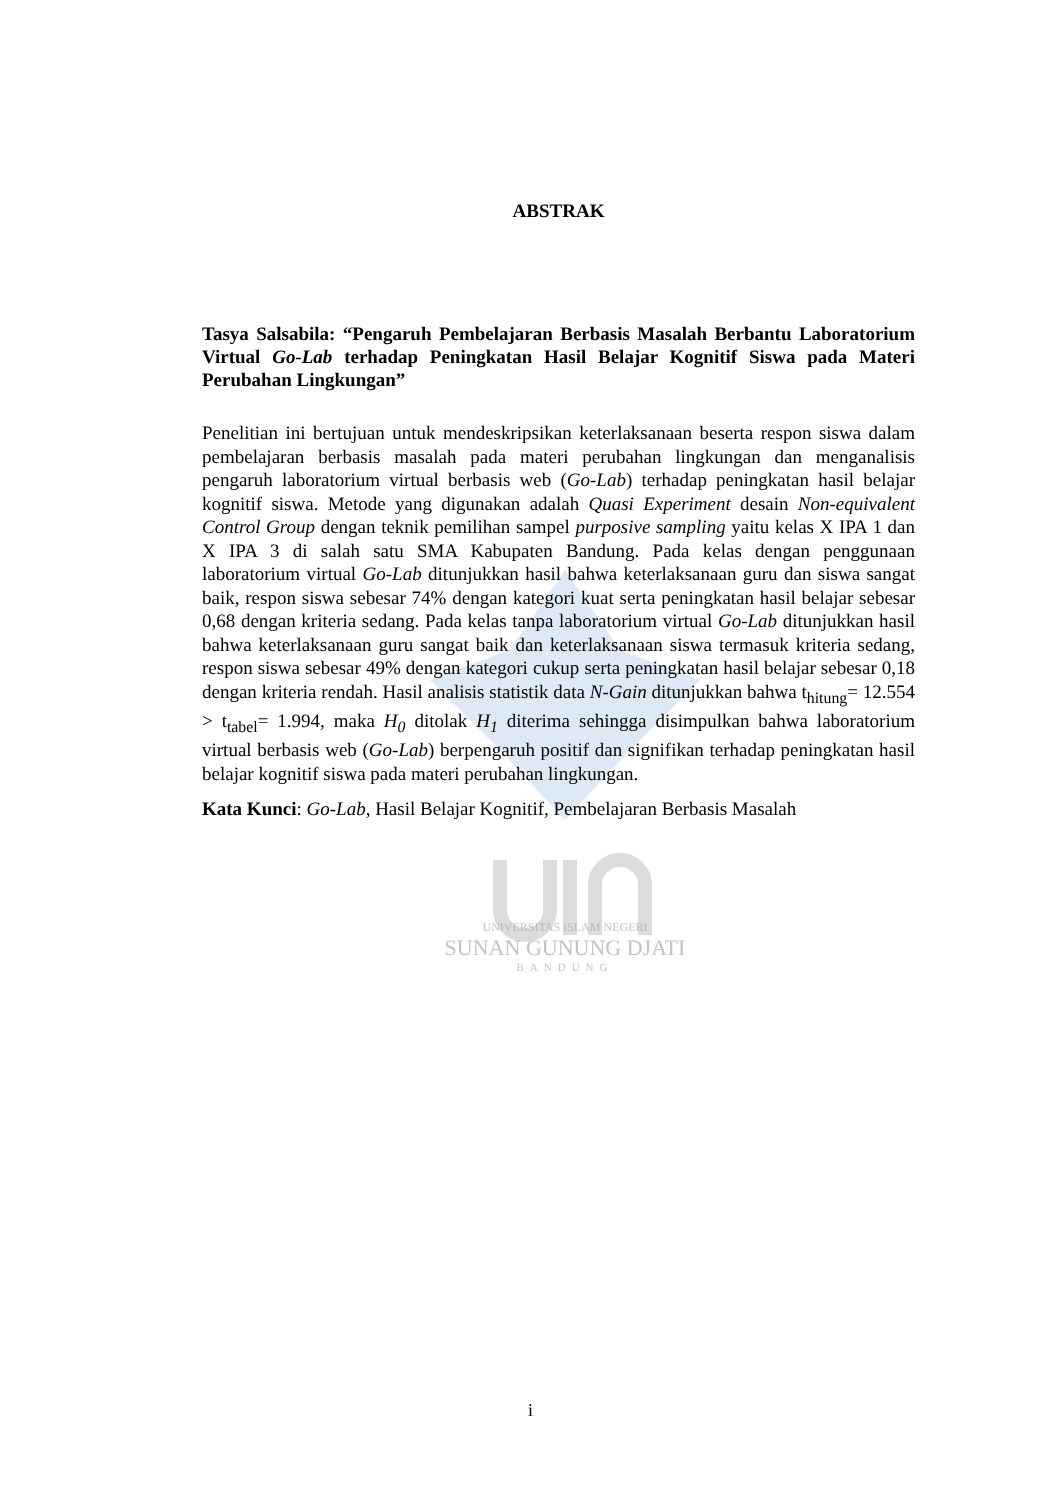UNIVERSITAS ISLAM NEGERI
SUNAN GUNUNG DJATI
BANDUNG
ABSTRAK
Tasya Salsabila: “Pengaruh Pembelajaran Berbasis Masalah Berbantu Laboratorium Virtual Go-Lab terhadap Peningkatan Hasil Belajar Kognitif Siswa pada Materi Perubahan Lingkungan”
Penelitian ini bertujuan untuk mendeskripsikan keterlaksanaan beserta respon siswa dalam pembelajaran berbasis masalah pada materi perubahan lingkungan dan menganalisis pengaruh laboratorium virtual berbasis web (Go-Lab) terhadap peningkatan hasil belajar kognitif siswa. Metode yang digunakan adalah Quasi Experiment desain Non-equivalent Control Group dengan teknik pemilihan sampel purposive sampling yaitu kelas X IPA 1 dan X IPA 3 di salah satu SMA Kabupaten Bandung. Pada kelas dengan penggunaan laboratorium virtual Go-Lab ditunjukkan hasil bahwa keterlaksanaan guru dan siswa sangat baik, respon siswa sebesar 74% dengan kategori kuat serta peningkatan hasil belajar sebesar 0,68 dengan kriteria sedang. Pada kelas tanpa laboratorium virtual Go-Lab ditunjukkan hasil bahwa keterlaksanaan guru sangat baik dan keterlaksanaan siswa termasuk kriteria sedang, respon siswa sebesar 49% dengan kategori cukup serta peningkatan hasil belajar sebesar 0,18 dengan kriteria rendah. Hasil analisis statistik data N-Gain ditunjukkan bahwa t<sub>hitung</sub>= 12.554 > t<sub>tabel</sub>= 1.994, maka H<sub>0</sub> ditolak H<sub>1</sub> diterima sehingga disimpulkan bahwa laboratorium virtual berbasis web (Go-Lab) berpengaruh positif dan signifikan terhadap peningkatan hasil belajar kognitif siswa pada materi perubahan lingkungan.
Kata Kunci: Go-Lab, Hasil Belajar Kognitif, Pembelajaran Berbasis Masalah
i